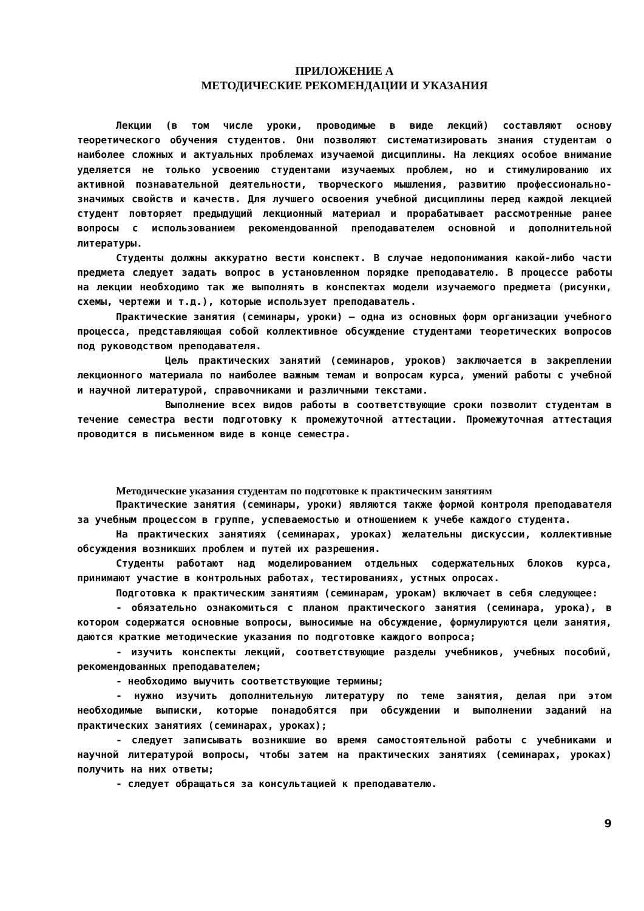ПРИЛОЖЕНИЕ А
МЕТОДИЧЕСКИЕ РЕКОМЕНДАЦИИ И УКАЗАНИЯ
Лекции (в том числе уроки, проводимые в виде лекций) составляют основу теоретического обучения студентов. Они позволяют систематизировать знания студентам о наиболее сложных и актуальных проблемах изучаемой дисциплины. На лекциях особое внимание уделяется не только усвоению студентами изучаемых проблем, но и стимулированию их активной познавательной деятельности, творческого мышления, развитию профессионально-значимых свойств и качеств. Для лучшего освоения учебной дисциплины перед каждой лекцией студент повторяет предыдущий лекционный материал и прорабатывает рассмотренные ранее вопросы с использованием рекомендованной преподавателем основной и дополнительной литературы.
Студенты должны аккуратно вести конспект. В случае недопонимания какой-либо части предмета следует задать вопрос в установленном порядке преподавателю. В процессе работы на лекции необходимо так же выполнять в конспектах модели изучаемого предмета (рисунки, схемы, чертежи и т.д.), которые использует преподаватель.
Практические занятия (семинары, уроки) – одна из основных форм организации учебного процесса, представляющая собой коллективное обсуждение студентами теоретических вопросов под руководством преподавателя.
Цель практических занятий (семинаров, уроков) заключается в закреплении лекционного материала по наиболее важным темам и вопросам курса, умений работы с учебной и научной литературой, справочниками и различными текстами.
Выполнение всех видов работы в соответствующие сроки позволит студентам в течение семестра вести подготовку к промежуточной аттестации. Промежуточная аттестация проводится в письменном виде в конце семестра.
Методические указания студентам по подготовке к практическим занятиям
Практические занятия (семинары, уроки) являются также формой контроля преподавателя за учебным процессом в группе, успеваемостью и отношением к учебе каждого студента.
На практических занятиях (семинарах, уроках) желательны дискуссии, коллективные обсуждения возникших проблем и путей их разрешения.
Студенты работают над моделированием отдельных содержательных блоков курса, принимают участие в контрольных работах, тестированиях, устных опросах.
Подготовка к практическим занятиям (семинарам, урокам) включает в себя следующее:
- обязательно ознакомиться с планом практического занятия (семинара, урока), в котором содержатся основные вопросы, выносимые на обсуждение, формулируются цели занятия, даются краткие методические указания по подготовке каждого вопроса;
- изучить конспекты лекций, соответствующие разделы учебников, учебных пособий, рекомендованных преподавателем;
- необходимо выучить соответствующие термины;
- нужно изучить дополнительную литературу по теме занятия, делая при этом необходимые выписки, которые понадобятся при обсуждении и выполнении заданий на практических занятиях (семинарах, уроках);
- следует записывать возникшие во время самостоятельной работы с учебниками и научной литературой вопросы, чтобы затем на практических занятиях (семинарах, уроках) получить на них ответы;
- следует обращаться за консультацией к преподавателю.
9